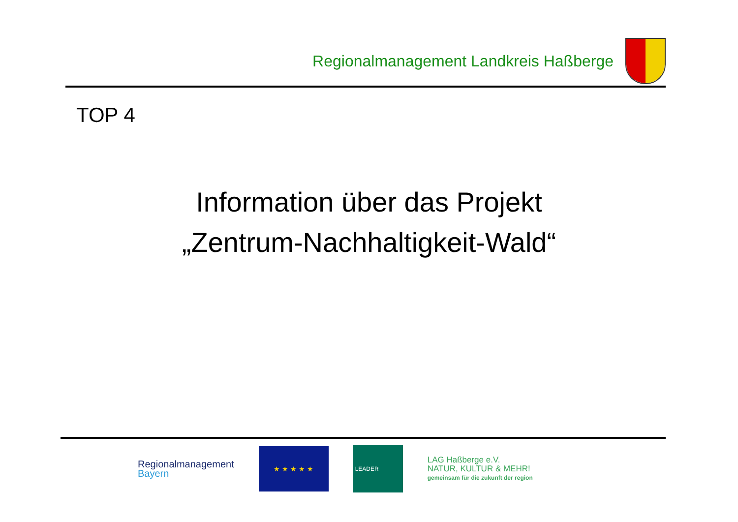Regionalmanagement Landkreis Haßberge
TOP 4
Information über das Projekt
„Zentrum-Nachhaltigkeit-Wald“
Regionalmanagement
Bayern
★ ★ ★ ★ ★
LEADER
LAG Haßberge e.V.
NATUR, KULTUR & MEHR!
gemeinsam für die zukunft der region